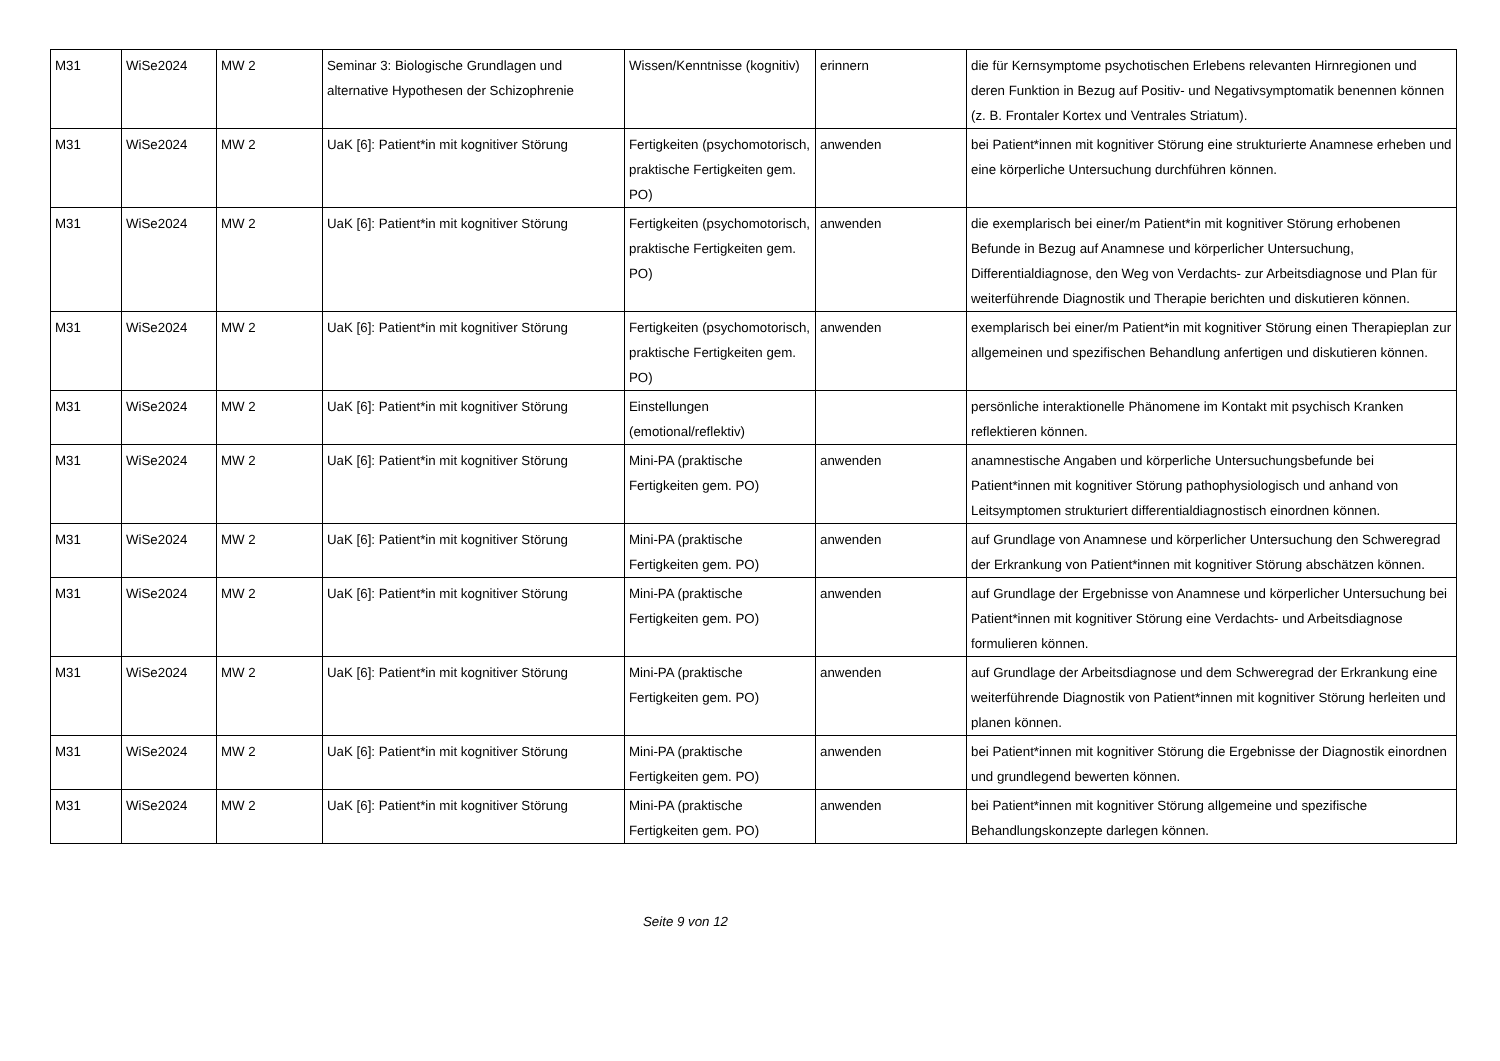| M31 | WiSe2024 | MW 2 | Seminar 3: Biologische Grundlagen und alternative Hypothesen der Schizophrenie | Wissen/Kenntnisse (kognitiv) | erinnern | die für Kernsymptome psychotischen Erlebens relevanten Hirnregionen und deren Funktion in Bezug auf Positiv- und Negativsymptomatik benennen können (z. B. Frontaler Kortex und Ventrales Striatum). |
| M31 | WiSe2024 | MW 2 | UaK [6]: Patient*in mit kognitiver Störung | Fertigkeiten (psychomotorisch, praktische Fertigkeiten gem. PO) | anwenden | bei Patient*innen mit kognitiver Störung eine strukturierte Anamnese erheben und eine körperliche Untersuchung durchführen können. |
| M31 | WiSe2024 | MW 2 | UaK [6]: Patient*in mit kognitiver Störung | Fertigkeiten (psychomotorisch, praktische Fertigkeiten gem. PO) | anwenden | die exemplarisch bei einer/m Patient*in mit kognitiver Störung erhobenen Befunde in Bezug auf Anamnese und körperlicher Untersuchung, Differentialdiagnose, den Weg von Verdachts- zur Arbeitsdiagnose und Plan für weiterführende Diagnostik und Therapie berichten und diskutieren können. |
| M31 | WiSe2024 | MW 2 | UaK [6]: Patient*in mit kognitiver Störung | Fertigkeiten (psychomotorisch, praktische Fertigkeiten gem. PO) | anwenden | exemplarisch bei einer/m Patient*in mit kognitiver Störung einen Therapieplan zur allgemeinen und spezifischen Behandlung anfertigen und diskutieren können. |
| M31 | WiSe2024 | MW 2 | UaK [6]: Patient*in mit kognitiver Störung | Einstellungen (emotional/reflektiv) | | persönliche interaktionelle Phänomene im Kontakt mit psychisch Kranken reflektieren können. |
| M31 | WiSe2024 | MW 2 | UaK [6]: Patient*in mit kognitiver Störung | Mini-PA (praktische Fertigkeiten gem. PO) | anwenden | anamnestische Angaben und körperliche Untersuchungsbefunde bei Patient*innen mit kognitiver Störung pathophysiologisch und anhand von Leitsymptomen strukturiert differentialdiagnostisch einordnen können. |
| M31 | WiSe2024 | MW 2 | UaK [6]: Patient*in mit kognitiver Störung | Mini-PA (praktische Fertigkeiten gem. PO) | anwenden | auf Grundlage von Anamnese und körperlicher Untersuchung den Schweregrad der Erkrankung von Patient*innen mit kognitiver Störung abschätzen können. |
| M31 | WiSe2024 | MW 2 | UaK [6]: Patient*in mit kognitiver Störung | Mini-PA (praktische Fertigkeiten gem. PO) | anwenden | auf Grundlage der Ergebnisse von Anamnese und körperlicher Untersuchung bei Patient*innen mit kognitiver Störung eine Verdachts- und Arbeitsdiagnose formulieren können. |
| M31 | WiSe2024 | MW 2 | UaK [6]: Patient*in mit kognitiver Störung | Mini-PA (praktische Fertigkeiten gem. PO) | anwenden | auf Grundlage der Arbeitsdiagnose und dem Schweregrad der Erkrankung eine weiterführende Diagnostik von Patient*innen mit kognitiver Störung herleiten und planen können. |
| M31 | WiSe2024 | MW 2 | UaK [6]: Patient*in mit kognitiver Störung | Mini-PA (praktische Fertigkeiten gem. PO) | anwenden | bei Patient*innen mit kognitiver Störung die Ergebnisse der Diagnostik einordnen und grundlegend bewerten können. |
| M31 | WiSe2024 | MW 2 | UaK [6]: Patient*in mit kognitiver Störung | Mini-PA (praktische Fertigkeiten gem. PO) | anwenden | bei Patient*innen mit kognitiver Störung allgemeine und spezifische Behandlungskonzepte darlegen können. |
Seite 9 von 12